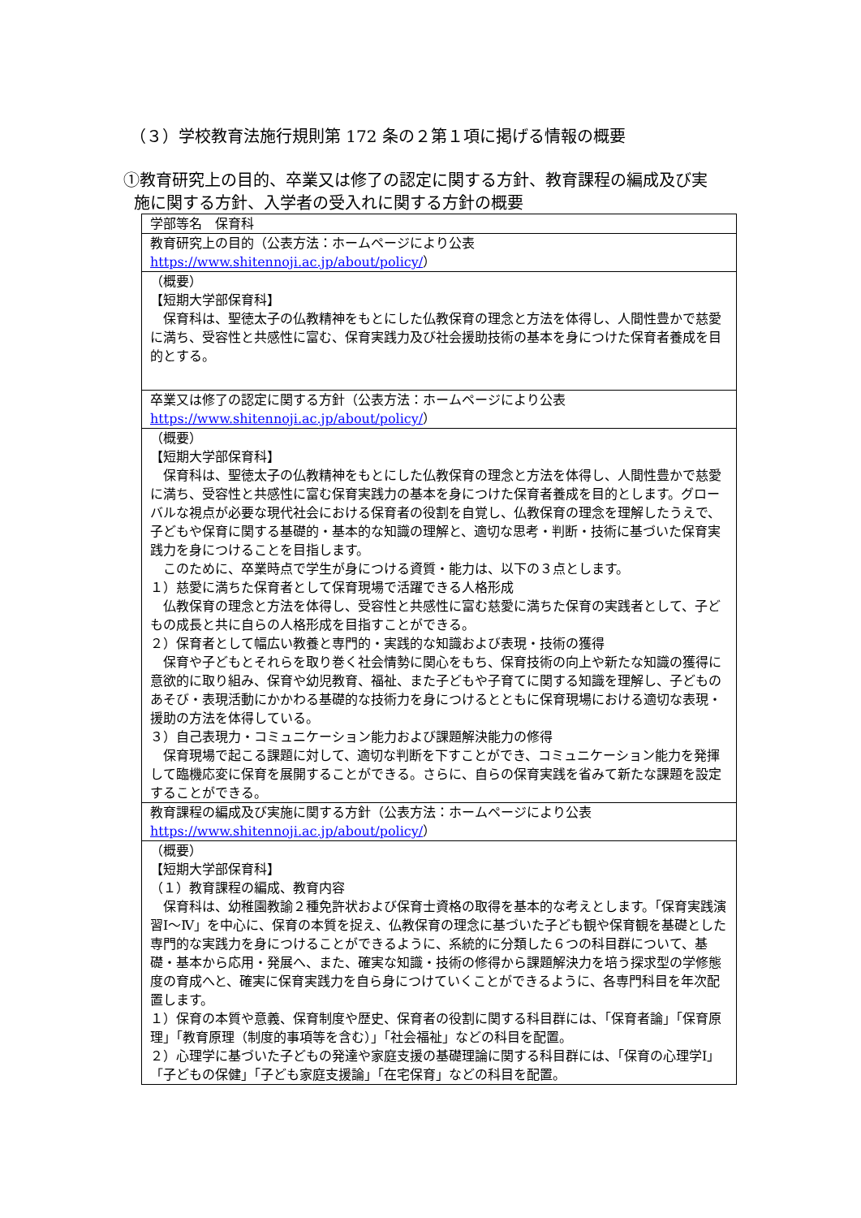（３）学校教育法施行規則第 172 条の２第１項に掲げる情報の概要
①教育研究上の目的、卒業又は修了の認定に関する方針、教育課程の編成及び実
施に関する方針、入学者の受入れに関する方針の概要
| 学部等名 保育科 |
| 教育研究上の目的（公表方法：ホームページにより公表 https://www.shitennoji.ac.jp/about/policy/ ） |
| （概要） 【短期大学部保育科】 保育科は、聖徳太子の仏教精神をもとにした仏教保育の理念と方法を体得し、人間性豊かで慈愛に満ち、受容性と共感性に富む、保育実践力及び社会援助技術の基本を身につけた保育者養成を目的とする。 |
| 卒業又は修了の認定に関する方針（公表方法：ホームページにより公表 https://www.shitennoji.ac.jp/about/policy/ ） |
| （概要） 【短期大学部保育科】 保育科は、聖徳太子の仏教精神をもとにした仏教保育の理念と方法を体得し、人間性豊かで慈愛に満ち、受容性と共感性に富む保育実践力の基本を身につけた保育者養成を目的とします。グローバルな視点が必要な現代社会における保育者の役割を自覚し、仏教保育の理念を理解したうえで、子どもや保育に関する基礎的・基本的な知識の理解と、適切な思考・判断・技術に基づいた保育実践力を身につけることを目指します。 このために、卒業時点で学生が身につける資質・能力は、以下の３点とします。 １）慈愛に満ちた保育者として保育現場で活躍できる人格形成 仏教保育の理念と方法を体得し、受容性と共感性に富む慈愛に満ちた保育の実践者として、子どもの成長と共に自らの人格形成を目指すことができる。 ２）保育者として幅広い教養と専門的・実践的な知識および表現・技術の獲得 保育や子どもとそれらを取り巻く社会情勢に関心をもち、保育技術の向上や新たな知識の獲得に意欲的に取り組み、保育や幼児教育、福祉、また子どもや子育てに関する知識を理解し、子どものあそび・表現活動にかかわる基礎的な技術力を身につけるとともに保育現場における適切な表現・援助の方法を体得している。 ３）自己表現力・コミュニケーション能力および課題解決能力の修得 保育現場で起こる課題に対して、適切な判断を下すことができ、コミュニケーション能力を発揮して臨機応変に保育を展開することができる。さらに、自らの保育実践を省みて新たな課題を設定することができる。 |
| 教育課程の編成及び実施に関する方針（公表方法：ホームページにより公表 https://www.shitennoji.ac.jp/about/policy/ ） |
| （概要） 【短期大学部保育科】 （１）教育課程の編成、教育内容 保育科は、幼稚園教諭２種免許状および保育士資格の取得を基本的な考えとします。「保育実践演習Ⅰ～Ⅳ」を中心に、保育の本質を捉え、仏教保育の理念に基づいた子ども観や保育観を基礎とした専門的な実践力を身につけることができるように、系統的に分類した６つの科目群について、基礎・基本から応用・発展へ、また、確実な知識・技術の修得から課題解決力を培う探求型の学修態度の育成へと、確実に保育実践力を自ら身につけていくことができるように、各専門科目を年次配置します。 １）保育の本質や意義、保育制度や歴史、保育者の役割に関する科目群には、「保育者論」「保育原理」「教育原理（制度的事項等を含む）」「社会福祉」などの科目を配置。 ２）心理学に基づいた子どもの発達や家庭支援の基礎理論に関する科目群には、「保育の心理学Ⅰ」「子どもの保健」「子ども家庭支援論」「在宅保育」などの科目を配置。 |